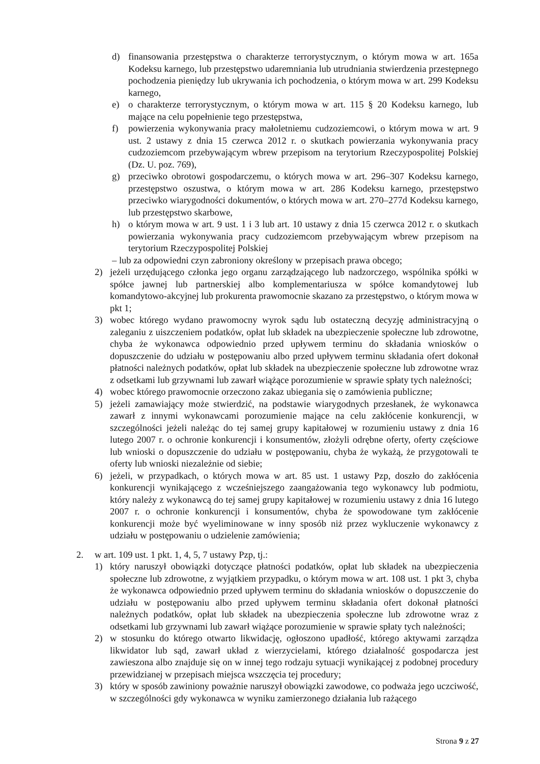d) finansowania przestępstwa o charakterze terrorystycznym, o którym mowa w art. 165a Kodeksu karnego, lub przestępstwo udaremniania lub utrudniania stwierdzenia przestępnego pochodzenia pieniędzy lub ukrywania ich pochodzenia, o którym mowa w art. 299 Kodeksu karnego,
e) o charakterze terrorystycznym, o którym mowa w art. 115 § 20 Kodeksu karnego, lub mające na celu popełnienie tego przestępstwa,
f) powierzenia wykonywania pracy małoletniemu cudzoziemcowi, o którym mowa w art. 9 ust. 2 ustawy z dnia 15 czerwca 2012 r. o skutkach powierzania wykonywania pracy cudzoziemcom przebywającym wbrew przepisom na terytorium Rzeczypospolitej Polskiej (Dz. U. poz. 769),
g) przeciwko obrotowi gospodarczemu, o których mowa w art. 296–307 Kodeksu karnego, przestępstwo oszustwa, o którym mowa w art. 286 Kodeksu karnego, przestępstwo przeciwko wiarygodności dokumentów, o których mowa w art. 270–277d Kodeksu karnego, lub przestępstwo skarbowe,
h) o którym mowa w art. 9 ust. 1 i 3 lub art. 10 ustawy z dnia 15 czerwca 2012 r. o skutkach powierzania wykonywania pracy cudzoziemcom przebywającym wbrew przepisom na terytorium Rzeczypospolitej Polskiej
– lub za odpowiedni czyn zabroniony określony w przepisach prawa obcego;
2) jeżeli urzędującego członka jego organu zarządzającego lub nadzorczego, wspólnika spółki w spółce jawnej lub partnerskiej albo komplementariusza w spółce komandytowej lub komandytowo-akcyjnej lub prokurenta prawomocnie skazano za przestępstwo, o którym mowa w pkt 1;
3) wobec którego wydano prawomocny wyrok sądu lub ostateczną decyzję administracyjną o zaleganiu z uiszczeniem podatków, opłat lub składek na ubezpieczenie społeczne lub zdrowotne, chyba że wykonawca odpowiednio przed upływem terminu do składania wniosków o dopuszczenie do udziału w postępowaniu albo przed upływem terminu składania ofert dokonał płatności należnych podatków, opłat lub składek na ubezpieczenie społeczne lub zdrowotne wraz z odsetkami lub grzywnami lub zawarł wiążące porozumienie w sprawie spłaty tych należności;
4) wobec którego prawomocnie orzeczono zakaz ubiegania się o zamówienia publiczne;
5) jeżeli zamawiający może stwierdzić, na podstawie wiarygodnych przesłanek, że wykonawca zawarł z innymi wykonawcami porozumienie mające na celu zakłócenie konkurencji, w szczególności jeżeli należąc do tej samej grupy kapitałowej w rozumieniu ustawy z dnia 16 lutego 2007 r. o ochronie konkurencji i konsumentów, złożyli odrębne oferty, oferty częściowe lub wnioski o dopuszczenie do udziału w postępowaniu, chyba że wykażą, że przygotowali te oferty lub wnioski niezależnie od siebie;
6) jeżeli, w przypadkach, o których mowa w art. 85 ust. 1 ustawy Pzp, doszło do zakłócenia konkurencji wynikającego z wcześniejszego zaangażowania tego wykonawcy lub podmiotu, który należy z wykonawcą do tej samej grupy kapitałowej w rozumieniu ustawy z dnia 16 lutego 2007 r. o ochronie konkurencji i konsumentów, chyba że spowodowane tym zakłócenie konkurencji może być wyeliminowane w inny sposób niż przez wykluczenie wykonawcy z udziału w postępowaniu o udzielenie zamówienia;
2. w art. 109 ust. 1 pkt. 1, 4, 5, 7 ustawy Pzp, tj.:
1) który naruszył obowiązki dotyczące płatności podatków, opłat lub składek na ubezpieczenia społeczne lub zdrowotne, z wyjątkiem przypadku, o którym mowa w art. 108 ust. 1 pkt 3, chyba że wykonawca odpowiednio przed upływem terminu do składania wniosków o dopuszczenie do udziału w postępowaniu albo przed upływem terminu składania ofert dokonał płatności należnych podatków, opłat lub składek na ubezpieczenia społeczne lub zdrowotne wraz z odsetkami lub grzywnami lub zawarł wiążące porozumienie w sprawie spłaty tych należności;
2) w stosunku do którego otwarto likwidację, ogłoszono upadłość, którego aktywami zarządza likwidator lub sąd, zawarł układ z wierzycielami, którego działalność gospodarcza jest zawieszona albo znajduje się on w innej tego rodzaju sytuacji wynikającej z podobnej procedury przewidzianej w przepisach miejsca wszczęcia tej procedury;
3) który w sposób zawiniony poważnie naruszył obowiązki zawodowe, co podważa jego uczciwość, w szczególności gdy wykonawca w wyniku zamierzonego działania lub rażącego
Strona 9 z 27